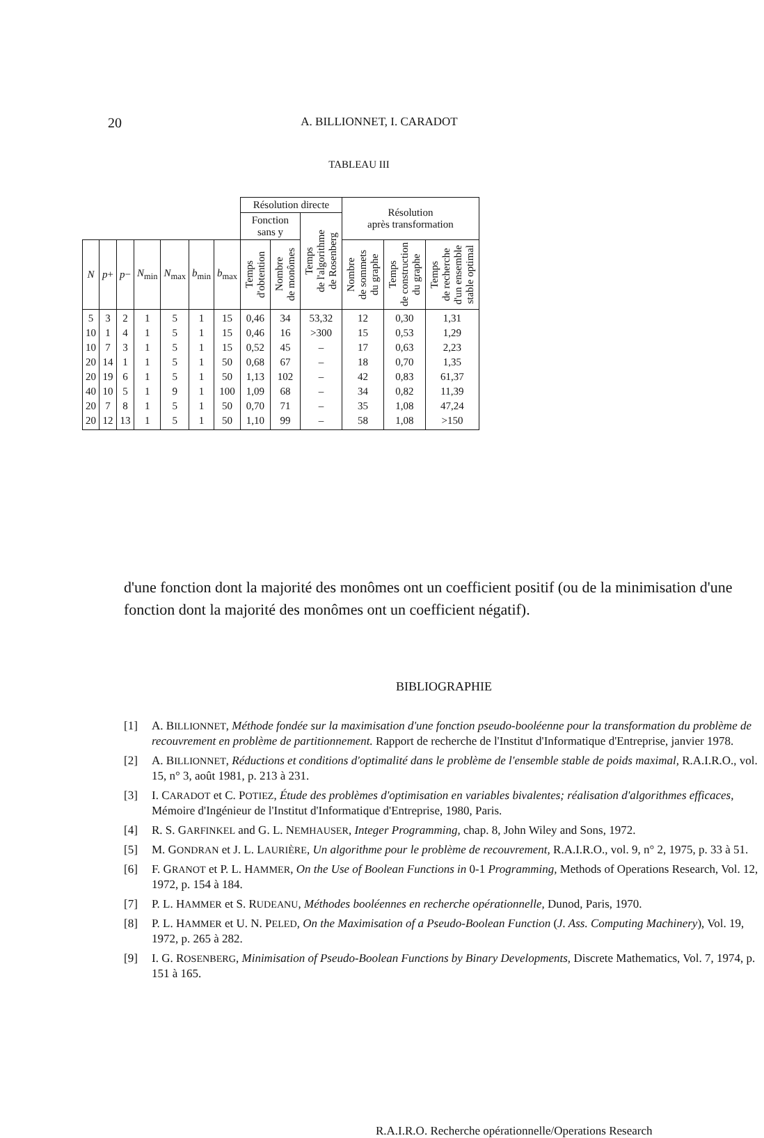20 A. BILLIONNET, I. CARADOT
TABLEAU III
| | | | | | | | Résolution directe | | | Résolution après transformation | | |
| | | | | | | | Fonction sans y | | Temps de l'algorithme de Rosenberg | | | |
| | | | | | | | Temps d'obtention | Nombre de monômes | | Nombre de sommets du graphe | Temps de construction du graphe | Temps de recherche d'un ensemble stable optimal |
| N | p + | p − | N<sub>min</sub> | N<sub>max</sub> | b<sub>min</sub> | b<sub>max</sub> | | | | | | |
| 5 10 10 20 20 40 20 20 | 3 1 7 14 19 10 7 12 | 2 4 3 1 6 5 8 13 | 1 1 1 1 1 1 1 1 | 5 5 5 5 5 9 5 5 | 1 1 1 1 1 1 1 1 | 15 15 15 50 50 100 50 50 | 0,46 0,46 0,52 0,68 1,13 1,09 0,70 1,10 | 34 16 45 67 102 68 71 99 | 53,32 >300 – – – – – – | 12 15 17 18 42 34 35 58 | 0,30 0,53 0,63 0,70 0,83 0,82 1,08 1,08 | 1,31 1,29 2,23 1,35 61,37 11,39 47,24 >150 |
d'une fonction dont la majorité des monômes ont un coefficient positif (ou de la minimisation d'une fonction dont la majorité des monômes ont un coefficient négatif).
BIBLIOGRAPHIE
[1] A. BILLIONNET, Méthode fondée sur la maximisation d'une fonction pseudo-booléenne pour la transformation du problème de recouvrement en problème de partitionnement. Rapport de recherche de l'Institut d'Informatique d'Entreprise, janvier 1978.
[2] A. BILLIONNET, Réductions et conditions d'optimalité dans le problème de l'ensemble stable de poids maximal, R.A.I.R.O., vol. 15, n° 3, août 1981, p. 213 à 231.
[3] I. CARADOT et C. POTIEZ, Étude des problèmes d'optimisation en variables bivalentes; réalisation d'algorithmes efficaces, Mémoire d'Ingénieur de l'Institut d'Informatique d'Entreprise, 1980, Paris.
[4] R. S. GARFINKEL and G. L. NEMHAUSER, Integer Programming, chap. 8, John Wiley and Sons, 1972.
[5] M. GONDRAN et J. L. LAURIÈRE, Un algorithme pour le problème de recouvrement, R.A.I.R.O., vol. 9, n° 2, 1975, p. 33 à 51.
[6] F. GRANOT et P. L. HAMMER, On the Use of Boolean Functions in 0-1 Programming, Methods of Operations Research, Vol. 12, 1972, p. 154 à 184.
[7] P. L. HAMMER et S. RUDEANU, Méthodes booléennes en recherche opérationnelle, Dunod, Paris, 1970.
[8] P. L. HAMMER et U. N. PELED, On the Maximisation of a Pseudo-Boolean Function (J. Ass. Computing Machinery), Vol. 19, 1972, p. 265 à 282.
[9] I. G. ROSENBERG, Minimisation of Pseudo-Boolean Functions by Binary Developments, Discrete Mathematics, Vol. 7, 1974, p. 151 à 165.
R.A.I.R.O. Recherche opérationnelle/Operations Research